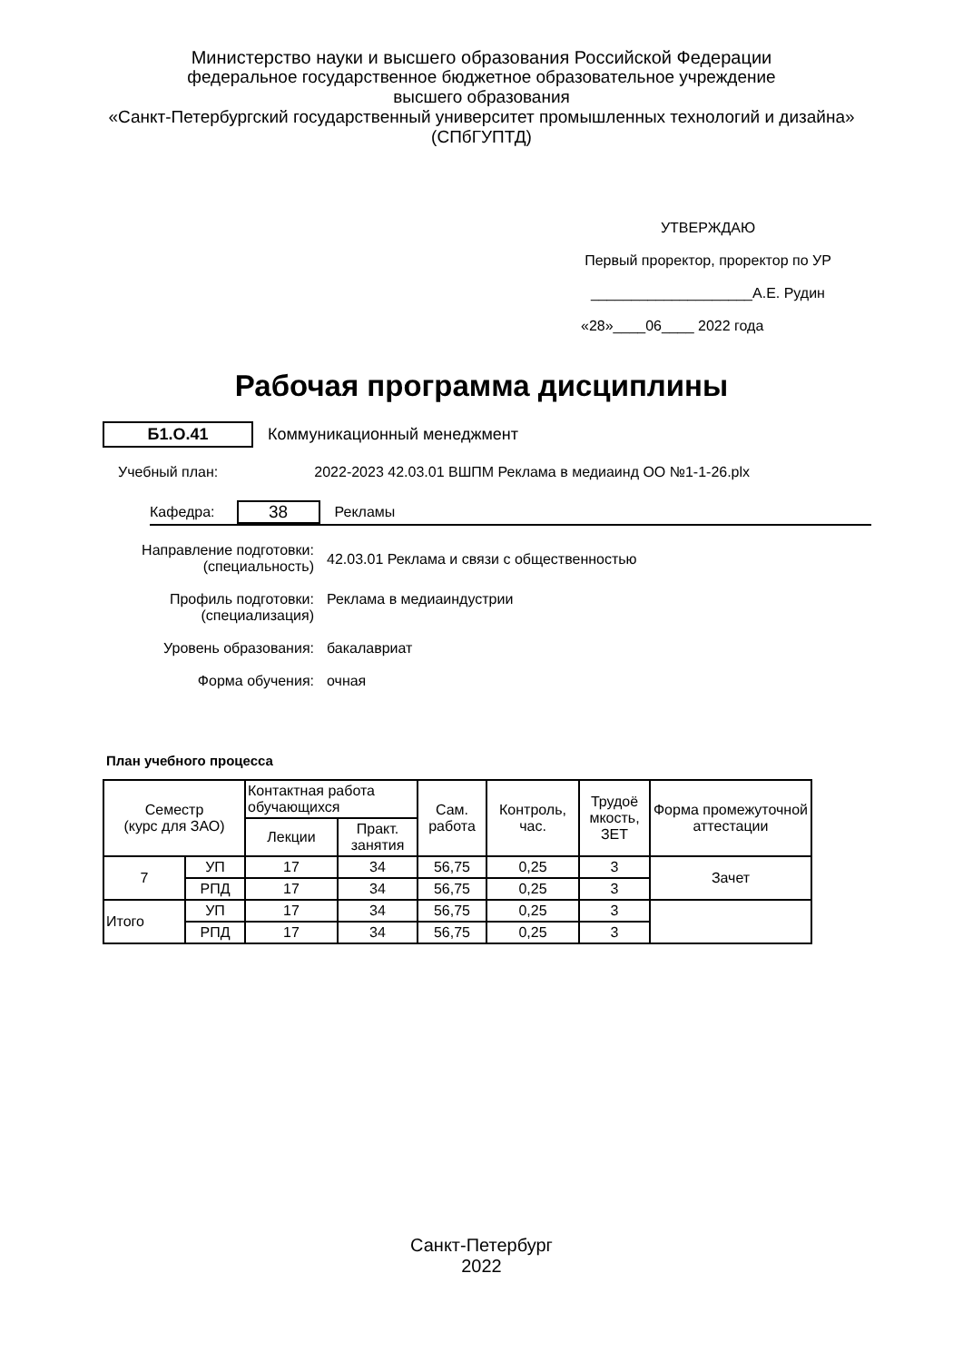Министерство науки и высшего образования Российской Федерации
федеральное государственное бюджетное образовательное учреждение
высшего образования
«Санкт-Петербургский государственный университет промышленных технологий и дизайна»
(СПбГУПТД)
УТВЕРЖДАЮ
Первый проректор, проректор по УР
____________________А.Е. Рудин
«28»____06____ 2022 года
Рабочая программа дисциплины
Б1.О.41 Коммуникационный менеджмент
Учебный план: 2022-2023 42.03.01 ВШПМ Реклама в медиаинд ОО №1-1-26.plx
Кафедра: 38 Рекламы
Направление подготовки:
(специальность)
42.03.01 Реклама и связи с общественностью
Профиль подготовки:
(специализация)
Реклама в медиаиндустрии
Уровень образования: бакалавриат
Форма обучения: очная
План учебного процесса
| Семестр (курс для ЗАО) | | Контактная работа обучающихся | | Сам. работа | Контроль, час. | Трудоё мкость, ЗЕТ | Форма промежуточной аттестации |
| --- | --- | --- | --- | --- | --- | --- | --- |
| | | Лекции | Практ. занятия | | | | |
| 7 | УП | 17 | 34 | 56,75 | 0,25 | 3 | Зачет |
| | РПД | 17 | 34 | 56,75 | 0,25 | 3 | |
| Итого | УП | 17 | 34 | 56,75 | 0,25 | 3 | |
| | РПД | 17 | 34 | 56,75 | 0,25 | 3 | |
Санкт-Петербург
2022